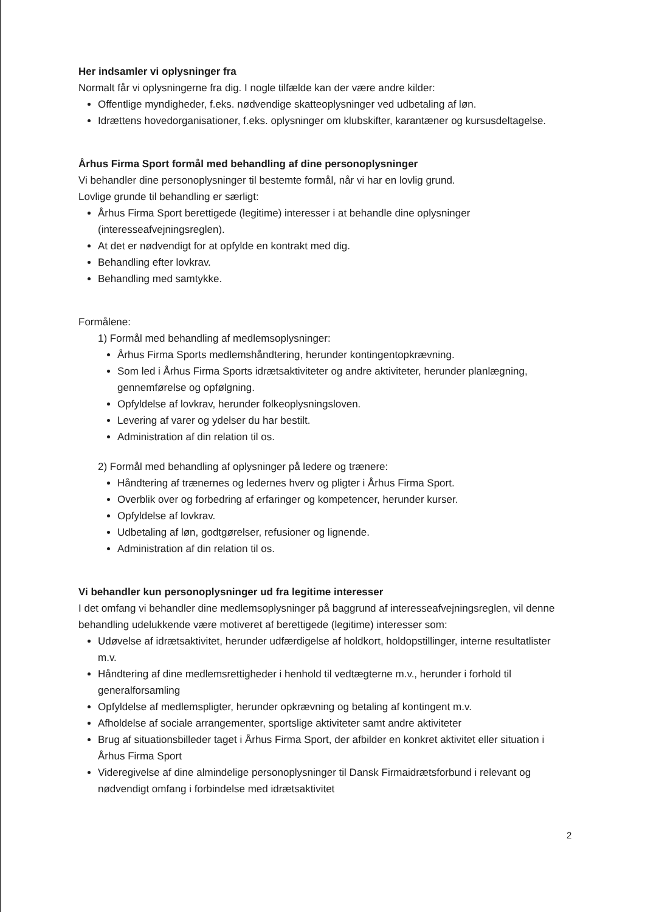Her indsamler vi oplysninger fra
Normalt får vi oplysningerne fra dig. I nogle tilfælde kan der være andre kilder:
Offentlige myndigheder, f.eks. nødvendige skatteoplysninger ved udbetaling af løn.
Idrættens hovedorganisationer, f.eks. oplysninger om klubskifter, karantæner og kursusdeltagelse.
Århus Firma Sport formål med behandling af dine personoplysninger
Vi behandler dine personoplysninger til bestemte formål, når vi har en lovlig grund.
Lovlige grunde til behandling er særligt:
Århus Firma Sport berettigede (legitime) interesser i at behandle dine oplysninger (interesseafvejningsreglen).
At det er nødvendigt for at opfylde en kontrakt med dig.
Behandling efter lovkrav.
Behandling med samtykke.
Formålene:
1) Formål med behandling af medlemsoplysninger:
Århus Firma Sports medlemshåndtering, herunder kontingentopkrævning.
Som led i Århus Firma Sports idrætsaktiviteter og andre aktiviteter, herunder planlægning, gennemførelse og opfølgning.
Opfyldelse af lovkrav, herunder folkeoplysningsloven.
Levering af varer og ydelser du har bestilt.
Administration af din relation til os.
2) Formål med behandling af oplysninger på ledere og trænere:
Håndtering af trænernes og ledernes hverv og pligter i Århus Firma Sport.
Overblik over og forbedring af erfaringer og kompetencer, herunder kurser.
Opfyldelse af lovkrav.
Udbetaling af løn, godtgørelser, refusioner og lignende.
Administration af din relation til os.
Vi behandler kun personoplysninger ud fra legitime interesser
I det omfang vi behandler dine medlemsoplysninger på baggrund af interesseafvejningsreglen, vil denne behandling udelukkende være motiveret af berettigede (legitime) interesser som:
Udøvelse af idrætsaktivitet, herunder udfærdigelse af holdkort, holdopstillinger, interne resultatlister m.v.
Håndtering af dine medlemsrettigheder i henhold til vedtægterne m.v., herunder i forhold til generalforsamling
Opfyldelse af medlemspligter, herunder opkrævning og betaling af kontingent m.v.
Afholdelse af sociale arrangementer, sportslige aktiviteter samt andre aktiviteter
Brug af situationsbilleder taget i Århus Firma Sport, der afbilder en konkret aktivitet eller situation i Århus Firma Sport
Videregivelse af dine almindelige personoplysninger til Dansk Firmaidrætsforbund i relevant og nødvendigt omfang i forbindelse med idrætsaktivitet
2